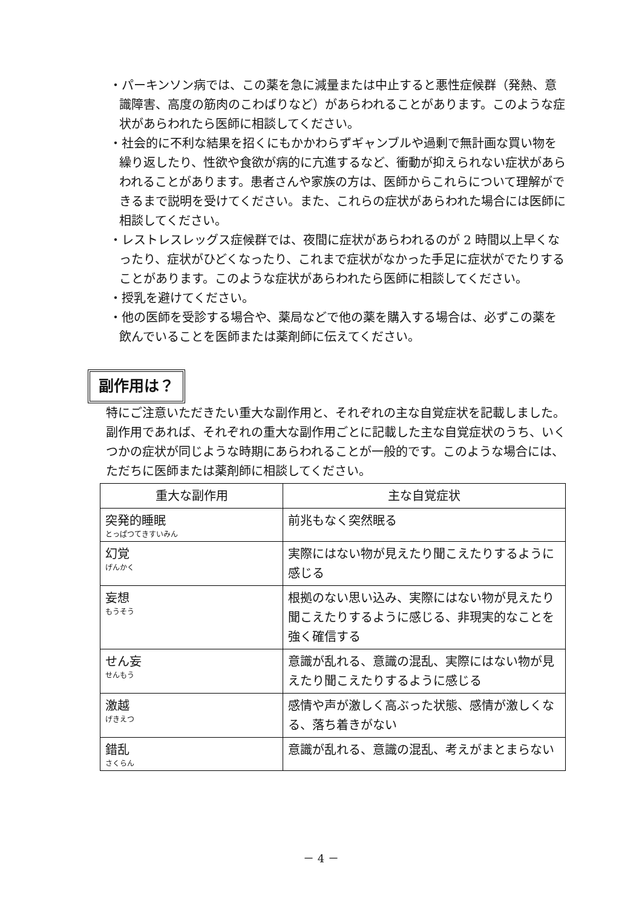・パーキンソン病では、この薬を急に減量または中止すると悪性症候群（発熱、意識障害、高度の筋肉のこわばりなど）があらわれることがあります。このような症状があらわれたら医師に相談してください。
・社会的に不利な結果を招くにもかかわらずギャンブルや過剰で無計画な買い物を繰り返したり、性欲や食欲が病的に亢進するなど、衝動が抑えられない症状があらわれることがあります。患者さんや家族の方は、医師からこれらについて理解ができるまで説明を受けてください。また、これらの症状があらわれた場合には医師に相談してください。
・レストレスレッグス症候群では、夜間に症状があらわれるのが 2 時間以上早くなったり、症状がひどくなったり、これまで症状がなかった手足に症状がでたりすることがあります。このような症状があらわれたら医師に相談してください。
・授乳を避けてください。
・他の医師を受診する場合や、薬局などで他の薬を購入する場合は、必ずこの薬を飲んでいることを医師または薬剤師に伝えてください。
副作用は？
特にご注意いただきたい重大な副作用と、それぞれの主な自覚症状を記載しました。副作用であれば、それぞれの重大な副作用ごとに記載した主な自覚症状のうち、いくつかの症状が同じような時期にあらわれることが一般的です。このような場合には、ただちに医師または薬剤師に相談してください。
| 重大な副作用 | 主な自覚症状 |
| --- | --- |
| 突発的睡眠 とっぱつてきすいみん | 前兆もなく突然眠る |
| 幻覚 げんかく | 実際にはない物が見えたり聞こえたりするように感じる |
| 妄想 もうそう | 根拠のない思い込み、実際にはない物が見えたり聞こえたりするように感じる、非現実的なことを強く確信する |
| せん妄 せんもう | 意識が乱れる、意識の混乱、実際にはない物が見えたり聞こえたりするように感じる |
| 激越 げきえつ | 感情や声が激しく高ぶった状態、感情が激しくなる、落ち着きがない |
| 錯乱 さくらん | 意識が乱れる、意識の混乱、考えがまとまらない |
－ 4 －